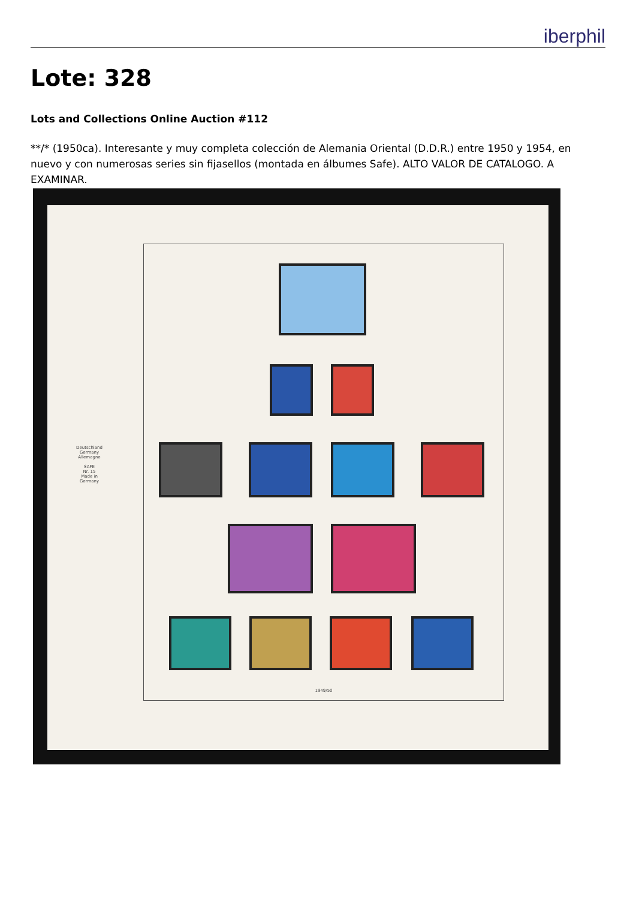iberphil
Lote: 328
Lots and Collections Online Auction #112
**/* (1950ca). Interesante y muy completa colección de Alemania Oriental (D.D.R.) entre 1950 y 1954, en nuevo y con numerosas series sin fijasellos (montada en álbumes Safe). ALTO VALOR DE CATALOGO. A EXAMINAR.
Deutschland Germany Allemagne
SAFE
Nr. 15
Made in Germany
1949/50